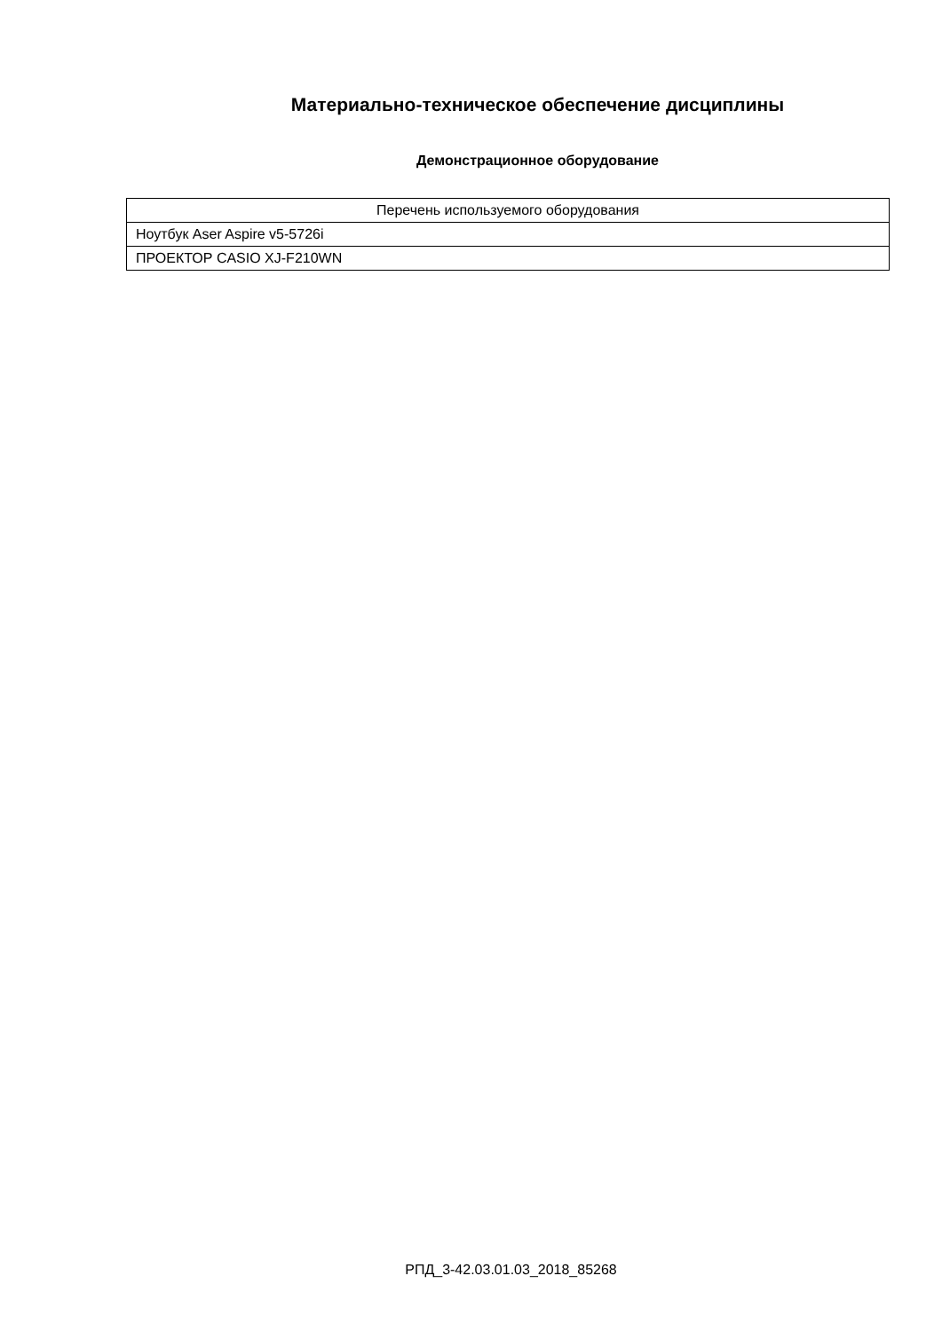Материально-техническое обеспечение дисциплины
Демонстрационное оборудование
| Перечень используемого оборудования |
| --- |
| Ноутбук Aser Aspire v5-5726i |
| ПРОЕКТОР CASIO XJ-F210WN |
РПД_3-42.03.01.03_2018_85268